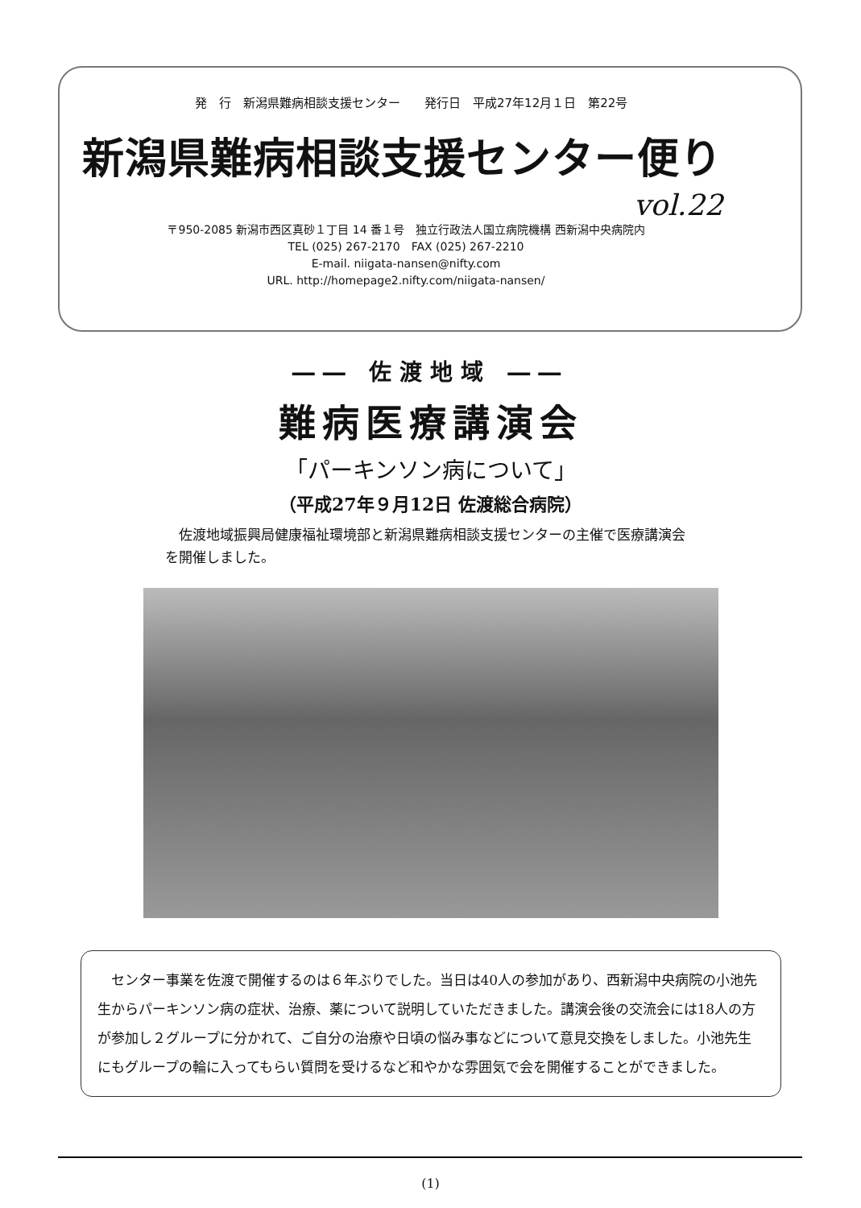発　行　新潟県難病相談支援センター　　発行日　平成27年12月１日　第22号
新潟県難病相談支援センター便り
vol.22
〒950-2085 新潟市西区真砂１丁目 14 番１号　独立行政法人国立病院機構 西新潟中央病院内
TEL (025) 267-2170　FAX (025) 267-2210
E-mail. niigata-nansen@nifty.com
URL. http://homepage2.nifty.com/niigata-nansen/
―― 佐渡地域 ――
難病医療講演会
「パーキンソン病について」
（平成27年９月12日 佐渡総合病院）
佐渡地域振興局健康福祉環境部と新潟県難病相談支援センターの主催で医療講演会を開催しました。
センター事業を佐渡で開催するのは６年ぶりでした。当日は40人の参加があり、西新潟中央病院の小池先生からパーキンソン病の症状、治療、薬について説明していただきました。講演会後の交流会には18人の方が参加し２グループに分かれて、ご自分の治療や日頃の悩み事などについて意見交換をしました。小池先生にもグループの輪に入ってもらい質問を受けるなど和やかな雰囲気で会を開催することができました。
(1)